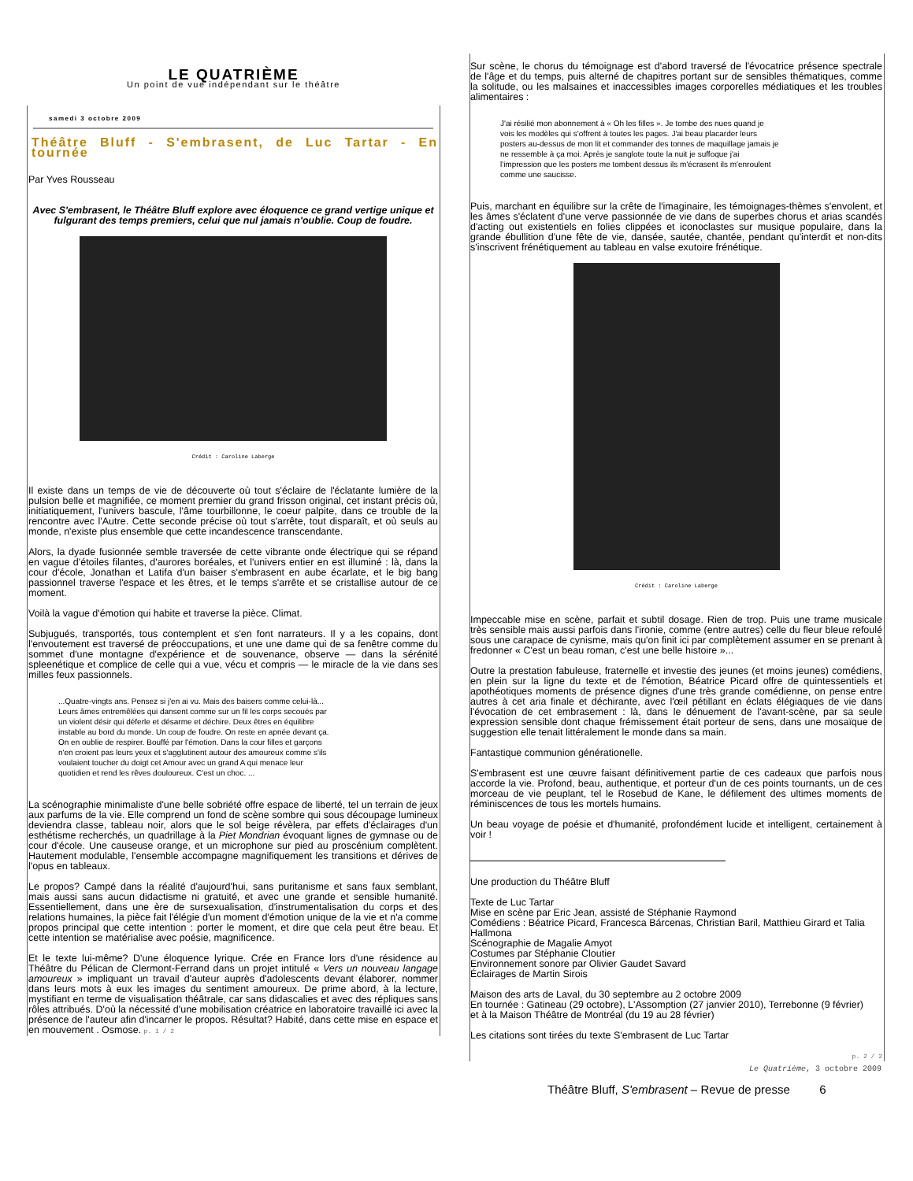LE QUATRIÈME
Un point de vue indépendant sur le théâtre
samedi 3 octobre 2009
Théâtre Bluff - S'embrasent, de Luc Tartar - En tournée
Par Yves Rousseau
Avec S'embrasent, le Théâtre Bluff explore avec éloquence ce grand vertige unique et fulgurant des temps premiers, celui que nul jamais n'oublie. Coup de foudre.
Crédit : Caroline Laberge
Il existe dans un temps de vie de découverte où tout s'éclaire de l'éclatante lumière de la pulsion belle et magnifiée, ce moment premier du grand frisson original, cet instant précis où, initiatiquement, l'univers bascule, l'âme tourbillonne, le coeur palpite, dans ce trouble de la rencontre avec l'Autre. Cette seconde précise où tout s'arrête, tout disparaît, et où seuls au monde, n'existe plus ensemble que cette incandescence transcendante.
Alors, la dyade fusionnée semble traversée de cette vibrante onde électrique qui se répand en vague d'étoiles filantes, d'aurores boréales, et l'univers entier en est illuminé : là, dans la cour d'école, Jonathan et Latifa d'un baiser s'embrasent en aube écarlate, et le big bang passionnel traverse l'espace et les êtres, et le temps s'arrête et se cristallise autour de ce moment.
Voilà la vague d'émotion qui habite et traverse la pièce. Climat.
Subjugués, transportés, tous contemplent et s'en font narrateurs. Il y a les copains, dont l'envoutement est traversé de préoccupations, et une une dame qui de sa fenêtre comme du sommet d'une montagne d'expérience et de souvenance, observe — dans la sérénité spleenétique et complice de celle qui a vue, vécu et compris — le miracle de la vie dans ses milles feux passionnels.
...Quatre-vingts ans. Pensez si j'en ai vu. Mais des baisers comme celui-là... Leurs âmes entremêlées qui dansent comme sur un fil les corps secoués par un violent désir qui déferle et désarme et déchire. Deux êtres en équilibre instable au bord du monde. Un coup de foudre. On reste en apnée devant ça. On en oublie de respirer. Bouffé par l'émotion. Dans la cour filles et garçons n'en croient pas leurs yeux et s'agglutinent autour des amoureux comme s'ils voulaient toucher du doigt cet Amour avec un grand A qui menace leur quotidien et rend les rêves douloureux. C'est un choc. ...
La scénographie minimaliste d'une belle sobriété offre espace de liberté, tel un terrain de jeux aux parfums de la vie. Elle comprend un fond de scène sombre qui sous découpage lumineux deviendra classe, tableau noir, alors que le sol beige révèlera, par effets d'éclairages d'un esthétisme recherchés, un quadrillage à la Piet Mondrian évoquant lignes de gymnase ou de cour d'école. Une causeuse orange, et un microphone sur pied au proscénium complètent. Hautement modulable, l'ensemble accompagne magnifiquement les transitions et dérives de l'opus en tableaux.
Le propos? Campé dans la réalité d'aujourd'hui, sans puritanisme et sans faux semblant, mais aussi sans aucun didactisme ni gratuité, et avec une grande et sensible humanité. Essentiellement, dans une ère de sursexualisation, d'instrumentalisation du corps et des relations humaines, la pièce fait l'élégie d'un moment d'émotion unique de la vie et n'a comme propos principal que cette intention : porter le moment, et dire que cela peut être beau. Et cette intention se matérialise avec poésie, magnificence.
Et le texte lui-même? D'une éloquence lyrique. Crée en France lors d'une résidence au Théâtre du Pélican de Clermont-Ferrand dans un projet intitulé « Vers un nouveau langage amoureux » impliquant un travail d'auteur auprès d'adolescents devant élaborer, nommer dans leurs mots à eux les images du sentiment amoureux. De prime abord, à la lecture, mystifiant en terme de visualisation théâtrale, car sans didascalies et avec des répliques sans rôles attribués. D'où la nécessité d'une mobilisation créatrice en laboratoire travaillé ici avec la présence de l'auteur afin d'incarner le propos. Résultat? Habité, dans cette mise en espace et en mouvement . Osmose. p. 1 / 2
Sur scène, le chorus du témoignage est d'abord traversé de l'évocatrice présence spectrale de l'âge et du temps, puis alterné de chapitres portant sur de sensibles thématiques, comme la solitude, ou les malsaines et inaccessibles images corporelles médiatiques et les troubles alimentaires :
J'ai résilié mon abonnement à « Oh les filles ». Je tombe des nues quand je vois les modèles qui s'offrent à toutes les pages. J'ai beau placarder leurs posters au-dessus de mon lit et commander des tonnes de maquillage jamais je ne ressemble à ça moi. Après je sanglote toute la nuit je suffoque j'ai l'impression que les posters me tombent dessus ils m'écrasent ils m'enroulent comme une saucisse.
Puis, marchant en équilibre sur la crête de l'imaginaire, les témoignages-thèmes s'envolent, et les âmes s'éclatent d'une verve passionnée de vie dans de superbes chorus et arias scandés d'acting out existentiels en folies clippées et iconoclastes sur musique populaire, dans la grande ébullition d'une fête de vie, dansée, sautée, chantée, pendant qu'interdit et non-dits s'inscrivent frénétiquement au tableau en valse exutoire frénétique.
Crédit : Caroline Laberge
Impeccable mise en scène, parfait et subtil dosage. Rien de trop. Puis une trame musicale très sensible mais aussi parfois dans l'ironie, comme (entre autres) celle du fleur bleue refoulé sous une carapace de cynisme, mais qu'on finit ici par complètement assumer en se prenant à fredonner « C'est un beau roman, c'est une belle histoire »...
Outre la prestation fabuleuse, fraternelle et investie des jeunes (et moins jeunes) comédiens, en plein sur la ligne du texte et de l'émotion, Béatrice Picard offre de quintessentiels et apothéotiques moments de présence dignes d'une très grande comédienne, on pense entre autres à cet aria finale et déchirante, avec l'œil pétillant en éclats élégiaques de vie dans l'évocation de cet embrasement : là, dans le dénuement de l'avant-scène, par sa seule expression sensible dont chaque frémissement était porteur de sens, dans une mosaïque de suggestion elle tenait littéralement le monde dans sa main.
Fantastique communion générationelle.
S'embrasent est une œuvre faisant définitivement partie de ces cadeaux que parfois nous accorde la vie. Profond, beau, authentique, et porteur d'un de ces points tournants, un de ces morceau de vie peuplant, tel le Rosebud de Kane, le défilement des ultimes moments de réminiscences de tous les mortels humains.
Un beau voyage de poésie et d'humanité, profondément lucide et intelligent, certainement à voir !
Une production du Théâtre Bluff
Texte de Luc Tartar
Mise en scène par Eric Jean, assisté de Stéphanie Raymond
Comédiens : Béatrice Picard, Francesca Bárcenas, Christian Baril, Matthieu Girard et Talia Hallmona
Scénographie de Magalie Amyot
Costumes par Stéphanie Cloutier
Environnement sonore par Olivier Gaudet Savard
Éclairages de Martin Sirois
Maison des arts de Laval, du 30 septembre au 2 octobre 2009
En tournée : Gatineau (29 octobre), L'Assomption (27 janvier 2010), Terrebonne (9 février)
et à la Maison Théâtre de Montréal (du 19 au 28 février)
Les citations sont tirées du texte S'embrasent de Luc Tartar
p. 2 / 2
Le Quatrième, 3 octobre 2009
Théâtre Bluff, S'embrasent – Revue de presse 6